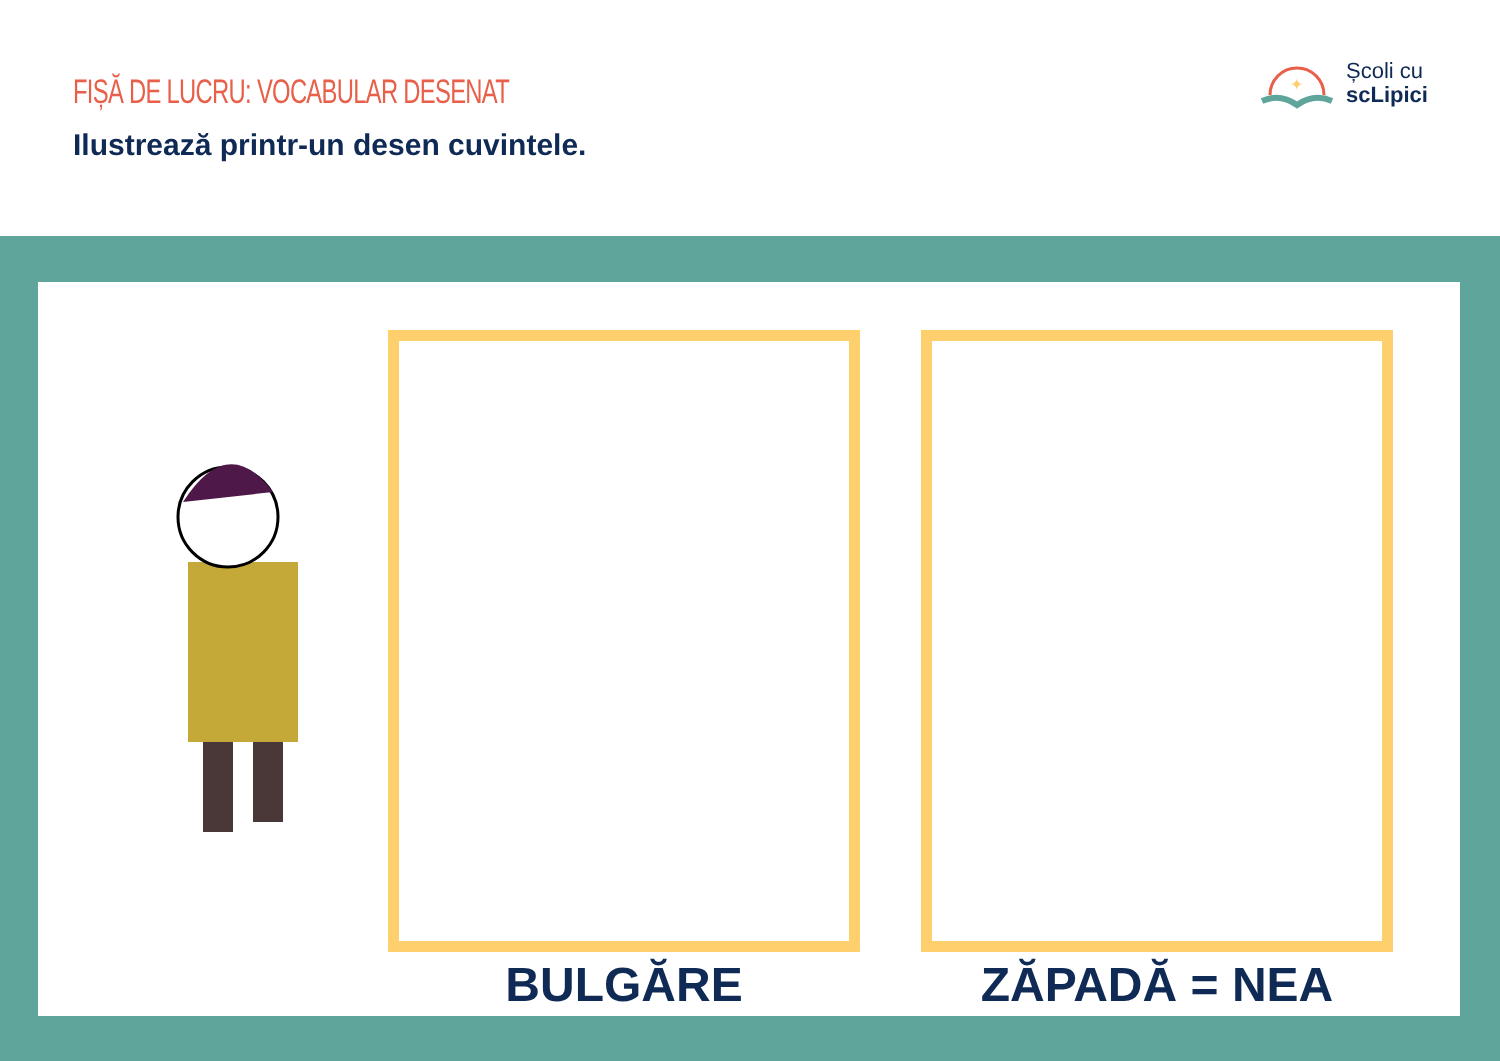FIȘĂ DE LUCRU: VOCABULAR DESENAT
Ilustrează printr-un desen cuvintele.
✦
Școli cu
scLipici
BULGĂRE ZĂPADĂ = NEA